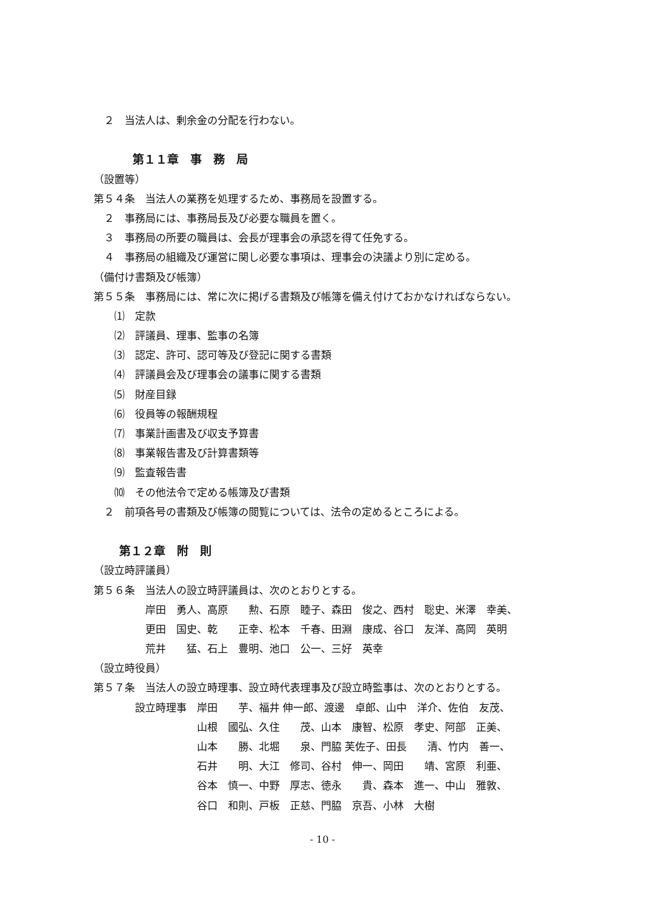２　当法人は、剰余金の分配を行わない。
第１１章　事　務　局
（設置等）
第５４条　当法人の業務を処理するため、事務局を設置する。
　２　事務局には、事務局長及び必要な職員を置く。
　３　事務局の所要の職員は、会長が理事会の承認を得て任免する。
　４　事務局の組織及び運営に関し必要な事項は、理事会の決議より別に定める。
（備付け書類及び帳簿）
第５５条　事務局には、常に次に掲げる書類及び帳簿を備え付けておかなければならない。
　　⑴　定款
　　⑵　評議員、理事、監事の名簿
　　⑶　認定、許可、認可等及び登記に関する書類
　　⑷　評議員会及び理事会の議事に関する書類
　　⑸　財産目録
　　⑹　役員等の報酬規程
　　⑺　事業計画書及び収支予算書
　　⑻　事業報告書及び計算書類等
　　⑼　監査報告書
　　⑽　その他法令で定める帳簿及び書類
　２　前項各号の書類及び帳簿の閲覧については、法令の定めるところによる。
第１２章　附　則
（設立時評議員）
第５６条　当法人の設立時評議員は、次のとおりとする。
　　　　　岸田　勇人、高原　　勲、石原　睦子、森田　俊之、西村　聡史、米澤　幸美、
　　　　　更田　国史、乾　　正幸、松本　千春、田淵　康成、谷口　友洋、高岡　英明
　　　　　荒井　　猛、石上　豊明、池口　公一、三好　英幸
（設立時役員）
第５７条　当法人の設立時理事、設立時代表理事及び設立時監事は、次のとおりとする。
　　　　設立時理事　岸田　　芋、福井 伸一郎、渡邊　卓郎、山中　洋介、佐伯　友茂、
　　　　　　　　　　山根　國弘、久住　　茂、山本　康智、松原　孝史、阿部　正美、
　　　　　　　　　　山本　　勝、北堀　　泉、門脇 芙佐子、田長　　清、竹内　善一、
　　　　　　　　　　石井　　明、大江　修司、谷村　伸一、岡田　　靖、宮原　利亜、
　　　　　　　　　　谷本　慎一、中野　厚志、徳永　　貴、森本　進一、中山　雅敦、
　　　　　　　　　　谷口　和則、戸板　正慈、門脇　京吾、小林　大樹
- 10 -